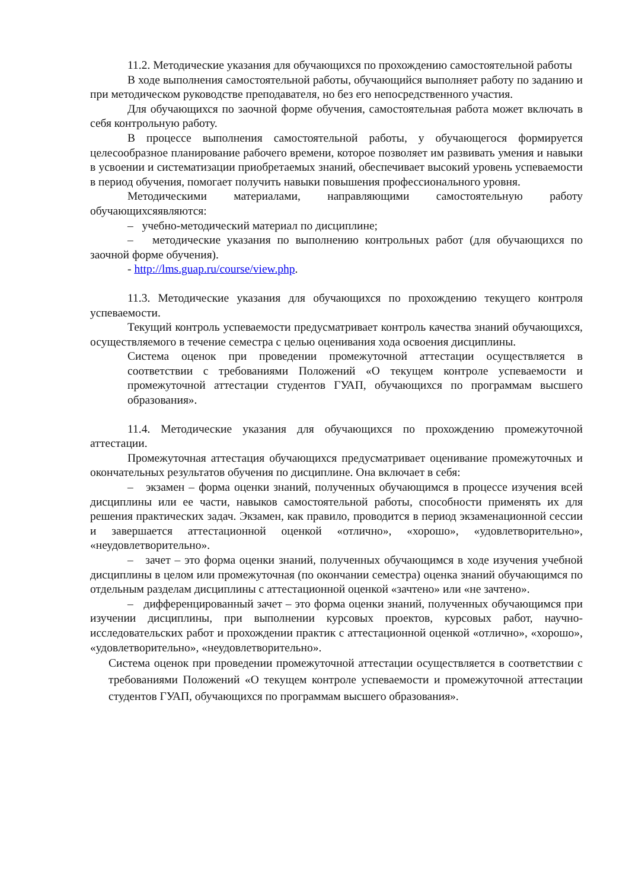11.2. Методические указания для обучающихся по прохождению самостоятельной работы
В ходе выполнения самостоятельной работы, обучающийся выполняет работу по заданию и при методическом руководстве преподавателя, но без его непосредственного участия.
Для обучающихся по заочной форме обучения, самостоятельная работа может включать в себя контрольную работу.
В процессе выполнения самостоятельной работы, у обучающегося формируется целесообразное планирование рабочего времени, которое позволяет им развивать умения и навыки в усвоении и систематизации приобретаемых знаний, обеспечивает высокий уровень успеваемости в период обучения, помогает получить навыки повышения профессионального уровня.
Методическими материалами, направляющими самостоятельную работу обучающихсяявляются:
– учебно-методический материал по дисциплине;
– методические указания по выполнению контрольных работ (для обучающихся по заочной форме обучения).
- http://lms.guap.ru/course/view.php.
11.3. Методические указания для обучающихся по прохождению текущего контроля успеваемости.
Текущий контроль успеваемости предусматривает контроль качества знаний обучающихся, осуществляемого в течение семестра с целью оценивания хода освоения дисциплины.
Система оценок при проведении промежуточной аттестации осуществляется в соответствии с требованиями Положений «О текущем контроле успеваемости и промежуточной аттестации студентов ГУАП, обучающихся по программам высшего образования».
11.4. Методические указания для обучающихся по прохождению промежуточной аттестации.
Промежуточная аттестация обучающихся предусматривает оценивание промежуточных и окончательных результатов обучения по дисциплине. Она включает в себя:
– экзамен – форма оценки знаний, полученных обучающимся в процессе изучения всей дисциплины или ее части, навыков самостоятельной работы, способности применять их для решения практических задач. Экзамен, как правило, проводится в период экзаменационной сессии и завершается аттестационной оценкой «отлично», «хорошо», «удовлетворительно», «неудовлетворительно».
– зачет – это форма оценки знаний, полученных обучающимся в ходе изучения учебной дисциплины в целом или промежуточная (по окончании семестра) оценка знаний обучающимся по отдельным разделам дисциплины с аттестационной оценкой «зачтено» или «не зачтено».
– дифференцированный зачет – это форма оценки знаний, полученных обучающимся при изучении дисциплины, при выполнении курсовых проектов, курсовых работ, научно-исследовательских работ и прохождении практик с аттестационной оценкой «отлично», «хорошо», «удовлетворительно», «неудовлетворительно».
Система оценок при проведении промежуточной аттестации осуществляется в соответствии с требованиями Положений «О текущем контроле успеваемости и промежуточной аттестации студентов ГУАП, обучающихся по программам высшего образования».